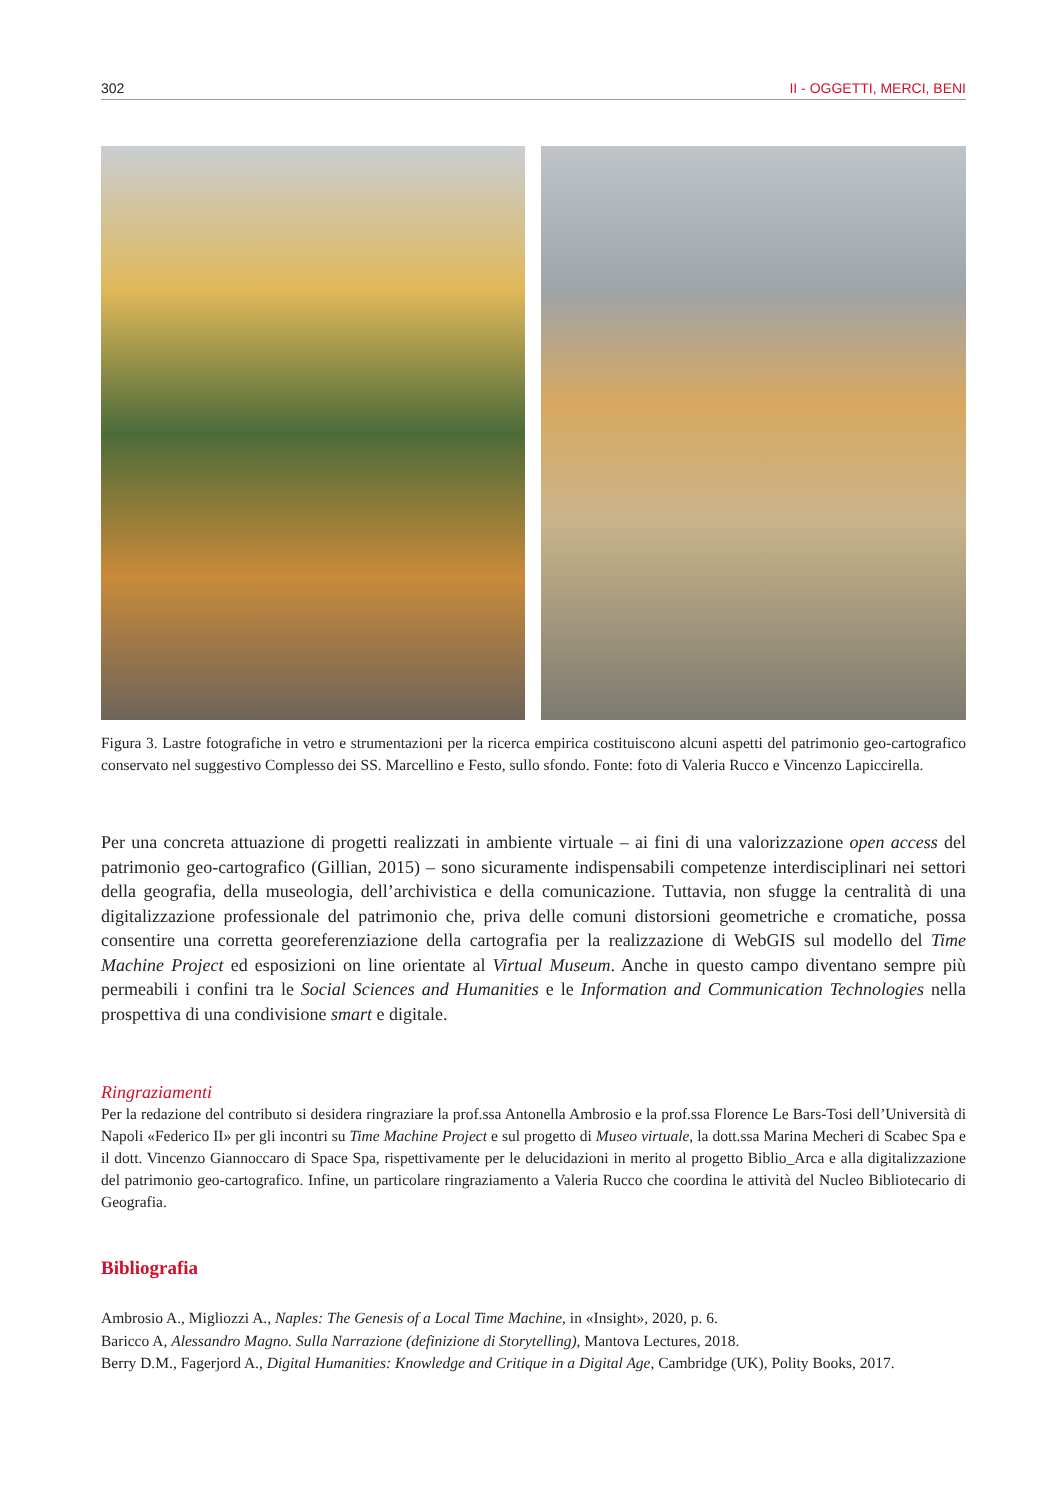302 II - OGGETTI, MERCI, BENI
Figura 3. Lastre fotografiche in vetro e strumentazioni per la ricerca empirica costituiscono alcuni aspetti del patrimonio geo-cartografico conservato nel suggestivo Complesso dei SS. Marcellino e Festo, sullo sfondo. Fonte: foto di Valeria Rucco e Vincenzo Lapiccirella.
Per una concreta attuazione di progetti realizzati in ambiente virtuale – ai fini di una valorizzazione open access del patrimonio geo-cartografico (Gillian, 2015) – sono sicuramente indispensabili competenze interdisciplinari nei settori della geografia, della museologia, dell’archivistica e della comunicazione. Tuttavia, non sfugge la centralità di una digitalizzazione professionale del patrimonio che, priva delle comuni distorsioni geometriche e cromatiche, possa consentire una corretta georeferenziazione della cartografia per la realizzazione di WebGIS sul modello del Time Machine Project ed esposizioni on line orientate al Virtual Museum. Anche in questo campo diventano sempre più permeabili i confini tra le Social Sciences and Humanities e le Information and Communication Technologies nella prospettiva di una condivisione smart e digitale.
Ringraziamenti
Per la redazione del contributo si desidera ringraziare la prof.ssa Antonella Ambrosio e la prof.ssa Florence Le Bars-Tosi dell’Università di Napoli «Federico II» per gli incontri su Time Machine Project e sul progetto di Museo virtuale, la dott.ssa Marina Mecheri di Scabec Spa e il dott. Vincenzo Giannoccaro di Space Spa, rispettivamente per le delucidazioni in merito al progetto Biblio_Arca e alla digitalizzazione del patrimonio geo-cartografico. Infine, un particolare ringraziamento a Valeria Rucco che coordina le attività del Nucleo Bibliotecario di Geografia.
Bibliografia
Ambrosio A., Migliozzi A., Naples: The Genesis of a Local Time Machine, in «Insight», 2020, p. 6.
Baricco A, Alessandro Magno. Sulla Narrazione (definizione di Storytelling), Mantova Lectures, 2018.
Berry D.M., Fagerjord A., Digital Humanities: Knowledge and Critique in a Digital Age, Cambridge (UK), Polity Books, 2017.